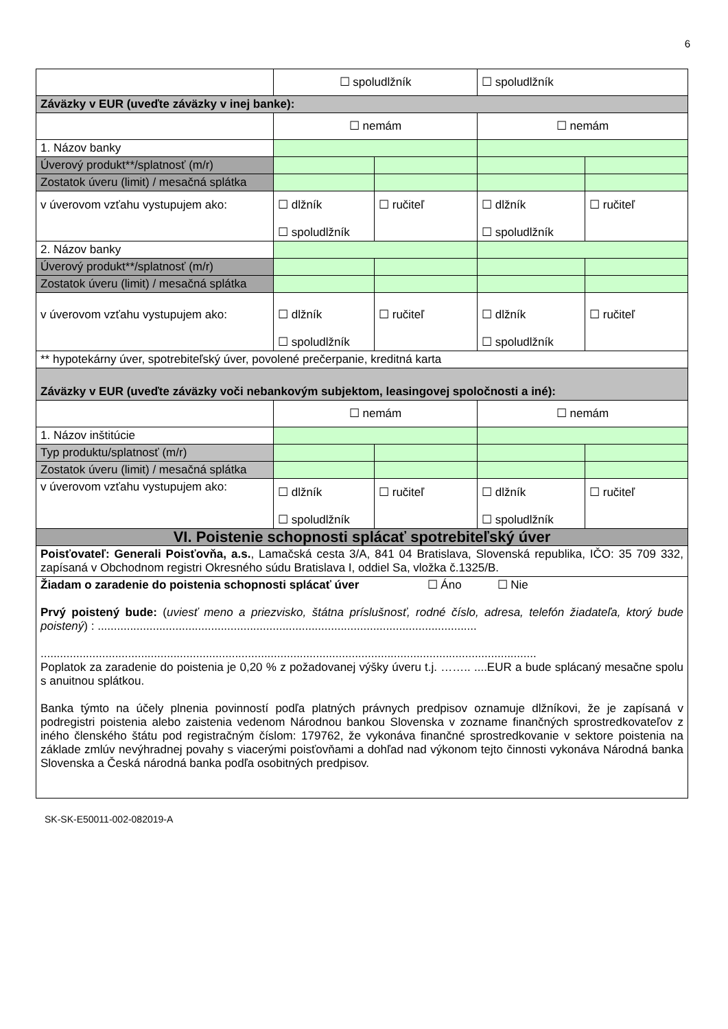6
| | ☐ spoludlžník | | ☐ spoludlžník | |
| Záväzky v EUR (uveďte záväzky v inej banke): | | | | |
| | ☐ nemám | | ☐ nemám | |
| 1. Názov banky | | | | |
| Úverový produkt**/splatnosť (m/r) | | | | |
| Zostatok úveru (limit) / mesačná splátka | | | | |
| v úverovom vzťahu vystupujem ako: | ☐ dlžník ☐ spoludlžník | ☐ ručiteľ | ☐ dlžník ☐ spoludlžník | ☐ ručiteľ |
| 2. Názov banky | | | | |
| Úverový produkt**/splatnosť (m/r) | | | | |
| Zostatok úveru (limit) / mesačná splátka | | | | |
| v úverovom vzťahu vystupujem ako: | ☐ dlžník ☐ spoludlžník | ☐ ručiteľ | ☐ dlžník ☐ spoludlžník | ☐ ručiteľ |
| ** hypotekárny úver, spotrebiteľský úver, povolené prečerpanie, kreditná karta | | | | |
| Záväzky v EUR (uveďte záväzky voči nebankovým subjektom, leasingovej spoločnosti a iné): | | | | |
| | ☐ nemám | | ☐ nemám | |
| 1. Názov inštitúcie | | | | |
| Typ produktu/splatnosť (m/r) | | | | |
| Zostatok úveru (limit) / mesačná splátka | | | | |
| v úverovom vzťahu vystupujem ako: | ☐ dlžník ☐ spoludlžník | ☐ ručiteľ | ☐ dlžník ☐ spoludlžník | ☐ ručiteľ |
| VI. Poistenie schopnosti splácať spotrebiteľský úver | | | | |
| Poisťovateľ: Generali Poisťovňa, a.s. , Lamačská cesta 3/A, 841 04 Bratislava, Slovenská republika, IČO: 35 709 332, zapísaná v Obchodnom registri Okresného súdu Bratislava I, oddiel Sa, vložka č.1325/B. | | | | |
| Žiadam o zaradenie do poistenia schopnosti splácať úver ☐ Áno ☐ Nie Prvý poistený bude: ( uviesť meno a priezvisko, štátna príslušnosť, rodné číslo, adresa, telefón žiadateľa, ktorý bude poistený ) : ..................................................................................................................... ......................................................................................................................................................... Poplatok za zaradenie do poistenia je 0,20 % z požadovanej výšky úveru t.j. …….. ....EUR a bude splácaný mesačne spolu s anuitnou splátkou. Banka týmto na účely plnenia povinností podľa platných právnych predpisov oznamuje dlžníkovi, že je zapísaná v podregistri poistenia alebo zaistenia vedenom Národnou bankou Slovenska v zozname finančných sprostredkovateľov z iného členského štátu pod registračným číslom: 179762, že vykonáva finančné sprostredkovanie v sektore poistenia na základe zmlúv nevýhradnej povahy s viacerými poisťovňami a dohľad nad výkonom tejto činnosti vykonáva Národná banka Slovenska a Česká národná banka podľa osobitných predpisov. | | | | |
SK-SK-E50011-002-082019-A